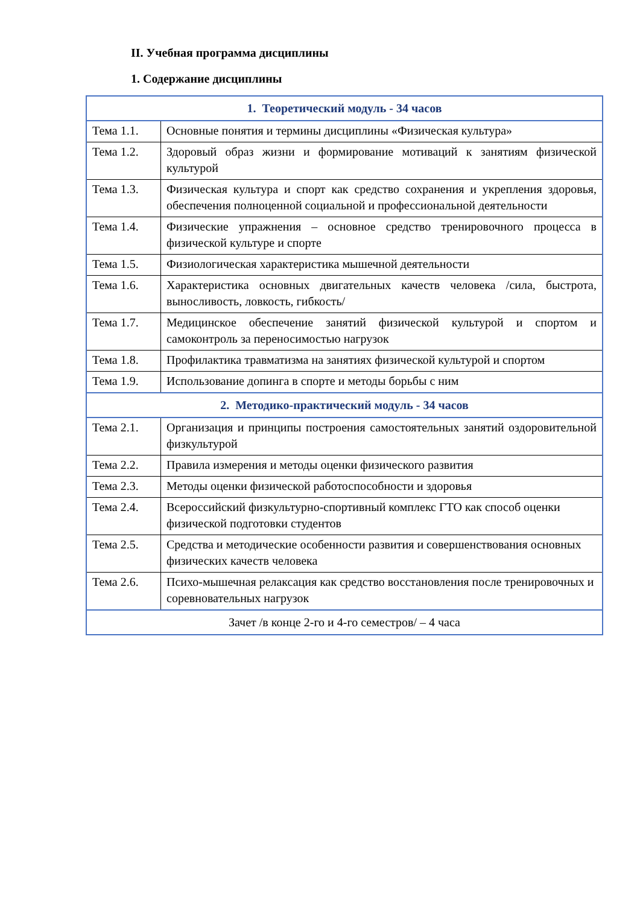II. Учебная программа дисциплины
1. Содержание дисциплины
| 1. Теоретический модуль - 34 часов | |
| Тема 1.1. | Основные понятия и термины дисциплины «Физическая культура» |
| Тема 1.2. | Здоровый образ жизни и формирование мотиваций к занятиям физической культурой |
| Тема 1.3. | Физическая культура и спорт как средство сохранения и укрепления здоровья, обеспечения полноценной социальной и профессиональной деятельности |
| Тема 1.4. | Физические упражнения – основное средство тренировочного процесса в физической культуре и спорте |
| Тема 1.5. | Физиологическая характеристика мышечной деятельности |
| Тема 1.6. | Характеристика основных двигательных качеств человека /сила, быстрота, выносливость, ловкость, гибкость/ |
| Тема 1.7. | Медицинское обеспечение занятий физической культурой и спортом и самоконтроль за переносимостью нагрузок |
| Тема 1.8. | Профилактика травматизма на занятиях физической культурой и спортом |
| Тема 1.9. | Использование допинга в спорте и методы борьбы с ним |
| 2. Методико-практический модуль - 34 часов | |
| Тема 2.1. | Организация и принципы построения самостоятельных занятий оздоровительной физкультурой |
| Тема 2.2. | Правила измерения и методы оценки физического развития |
| Тема 2.3. | Методы оценки физической работоспособности и здоровья |
| Тема 2.4. | Всероссийский физкультурно-спортивный комплекс ГТО как способ оценки физической подготовки студентов |
| Тема 2.5. | Средства и методические особенности развития и совершенствования основных физических качеств человека |
| Тема 2.6. | Психо-мышечная релаксация как средство восстановления после тренировочных и соревновательных нагрузок |
| Зачет /в конце 2-го и 4-го семестров/ – 4 часа | |